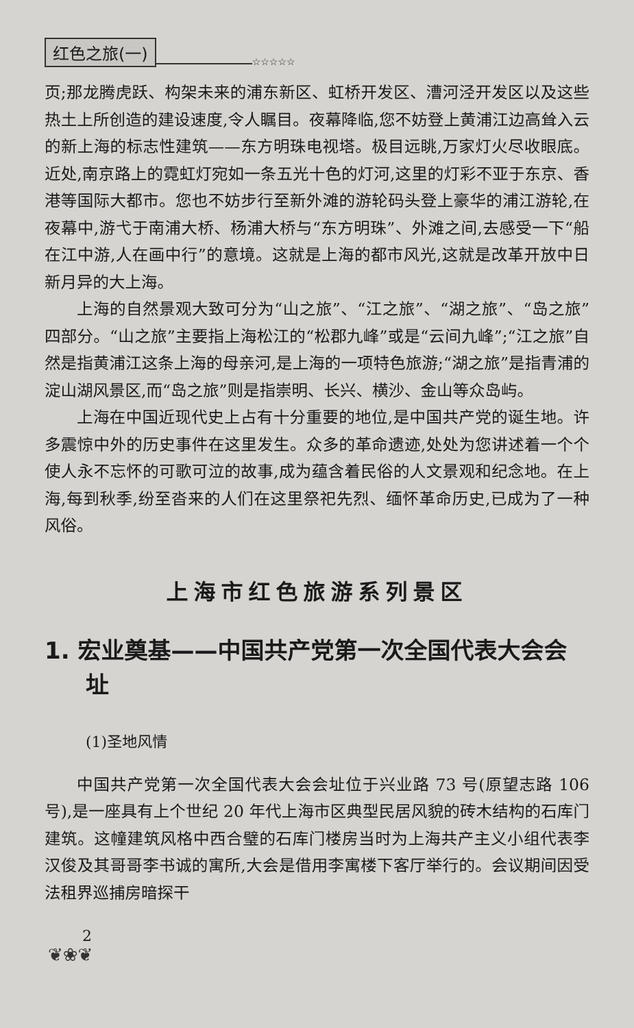红色之旅(一) ☆☆☆☆☆
页;那龙腾虎跃、构架未来的浦东新区、虹桥开发区、漕河泾开发区以及这些热土上所创造的建设速度,令人瞩目。夜幕降临,您不妨登上黄浦江边高耸入云的新上海的标志性建筑——东方明珠电视塔。极目远眺,万家灯火尽收眼底。近处,南京路上的霓虹灯宛如一条五光十色的灯河,这里的灯彩不亚于东京、香港等国际大都市。您也不妨步行至新外滩的游轮码头登上豪华的浦江游轮,在夜幕中,游弋于南浦大桥、杨浦大桥与“东方明珠”、外滩之间,去感受一下“船在江中游,人在画中行”的意境。这就是上海的都市风光,这就是改革开放中日新月异的大上海。
上海的自然景观大致可分为“山之旅”、“江之旅”、“湖之旅”、“岛之旅”四部分。“山之旅”主要指上海松江的“松郡九峰”或是“云间九峰”;“江之旅”自然是指黄浦江这条上海的母亲河,是上海的一项特色旅游;“湖之旅”是指青浦的淀山湖风景区,而“岛之旅”则是指崇明、长兴、横沙、金山等众岛屿。
上海在中国近现代史上占有十分重要的地位,是中国共产党的诞生地。许多震惊中外的历史事件在这里发生。众多的革命遗迹,处处为您讲述着一个个使人永不忘怀的可歌可泣的故事,成为蕴含着民俗的人文景观和纪念地。在上海,每到秋季,纷至沓来的人们在这里祭祀先烈、缅怀革命历史,已成为了一种风俗。
上海市红色旅游系列景区
1. 宏业奠基——中国共产党第一次全国代表大会会址
(1)圣地风情
中国共产党第一次全国代表大会会址位于兴业路 73 号(原望志路 106 号),是一座具有上个世纪 20 年代上海市区典型民居风貌的砖木结构的石库门建筑。这幢建筑风格中西合璧的石库门楼房当时为上海共产主义小组代表李汉俊及其哥哥李书诚的寓所,大会是借用李寓楼下客厅举行的。会议期间因受法租界巡捕房暗探干
2
❦❀❦